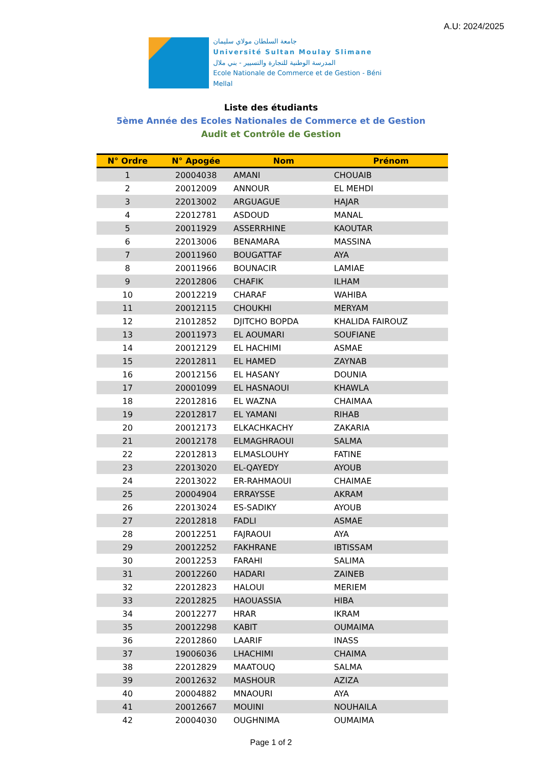A.U: 2024/2025
جامعة السلطان مولاي سليمان
Université Sultan Moulay Slimane
المدرسة الوطنية للتجارة والتسيير - بني ملال
Ecole Nationale de Commerce et de Gestion - Béni Mellal
Liste des étudiants
5ème Année des Ecoles Nationales de Commerce et de Gestion
Audit et Contrôle de Gestion
| N° Ordre | N° Apogée | Nom | Prénom |
| --- | --- | --- | --- |
| 1 | 20004038 | AMANI | CHOUAIB |
| 2 | 20012009 | ANNOUR | EL MEHDI |
| 3 | 22013002 | ARGUAGUE | HAJAR |
| 4 | 22012781 | ASDOUD | MANAL |
| 5 | 20011929 | ASSERRHINE | KAOUTAR |
| 6 | 22013006 | BENAMARA | MASSINA |
| 7 | 20011960 | BOUGATTAF | AYA |
| 8 | 20011966 | BOUNACIR | LAMIAE |
| 9 | 22012806 | CHAFIK | ILHAM |
| 10 | 20012219 | CHARAF | WAHIBA |
| 11 | 20012115 | CHOUKHI | MERYAM |
| 12 | 21012852 | DJITCHO BOPDA | KHALIDA FAIROUZ |
| 13 | 20011973 | EL AOUMARI | SOUFIANE |
| 14 | 20012129 | EL HACHIMI | ASMAE |
| 15 | 22012811 | EL HAMED | ZAYNAB |
| 16 | 20012156 | EL HASANY | DOUNIA |
| 17 | 20001099 | EL HASNAOUI | KHAWLA |
| 18 | 22012816 | EL WAZNA | CHAIMAA |
| 19 | 22012817 | EL YAMANI | RIHAB |
| 20 | 20012173 | ELKACHKACHY | ZAKARIA |
| 21 | 20012178 | ELMAGHRAOUI | SALMA |
| 22 | 22012813 | ELMASLOUHY | FATINE |
| 23 | 22013020 | EL-QAYEDY | AYOUB |
| 24 | 22013022 | ER-RAHMAOUI | CHAIMAE |
| 25 | 20004904 | ERRAYSSE | AKRAM |
| 26 | 22013024 | ES-SADIKY | AYOUB |
| 27 | 22012818 | FADLI | ASMAE |
| 28 | 20012251 | FAJRAOUI | AYA |
| 29 | 20012252 | FAKHRANE | IBTISSAM |
| 30 | 20012253 | FARAHI | SALIMA |
| 31 | 20012260 | HADARI | ZAINEB |
| 32 | 22012823 | HALOUI | MERIEM |
| 33 | 22012825 | HAOUASSIA | HIBA |
| 34 | 20012277 | HRAR | IKRAM |
| 35 | 20012298 | KABIT | OUMAIMA |
| 36 | 22012860 | LAARIF | INASS |
| 37 | 19006036 | LHACHIMI | CHAIMA |
| 38 | 22012829 | MAATOUQ | SALMA |
| 39 | 20012632 | MASHOUR | AZIZA |
| 40 | 20004882 | MNAOURI | AYA |
| 41 | 20012667 | MOUINI | NOUHAILA |
| 42 | 20004030 | OUGHNIMA | OUMAIMA |
Page 1 of 2